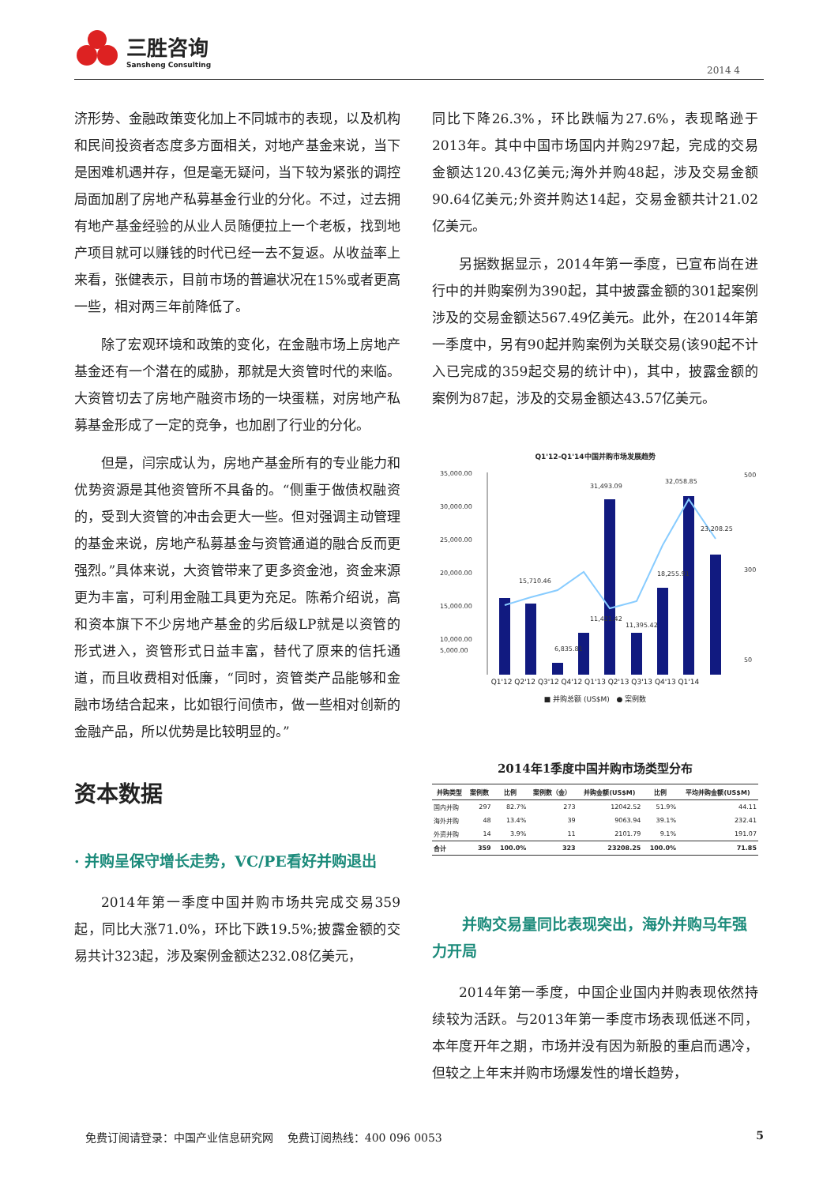三胜咨询
Sansheng Consulting
2014 4
济形势、金融政策变化加上不同城市的表现，以及机构和民间投资者态度多方面相关，对地产基金来说，当下是困难机遇并存，但是毫无疑问，当下较为紧张的调控局面加剧了房地产私募基金行业的分化。不过，过去拥有地产基金经验的从业人员随便拉上一个老板，找到地产项目就可以赚钱的时代已经一去不复返。从收益率上来看，张健表示，目前市场的普遍状况在15%或者更高一些，相对两三年前降低了。
除了宏观环境和政策的变化，在金融市场上房地产基金还有一个潜在的威胁，那就是大资管时代的来临。大资管切去了房地产融资市场的一块蛋糕，对房地产私募基金形成了一定的竞争，也加剧了行业的分化。
但是，闫宗成认为，房地产基金所有的专业能力和优势资源是其他资管所不具备的。“侧重于做债权融资的，受到大资管的冲击会更大一些。但对强调主动管理的基金来说，房地产私募基金与资管通道的融合反而更强烈。”具体来说，大资管带来了更多资金池，资金来源更为丰富，可利用金融工具更为充足。陈希介绍说，高和资本旗下不少房地产基金的劣后级LP就是以资管的形式进入，资管形式日益丰富，替代了原来的信托通道，而且收费相对低廉，“同时，资管类产品能够和金融市场结合起来，比如银行间债市，做一些相对创新的金融产品，所以优势是比较明显的。”
资本数据
· 并购呈保守增长走势，VC/PE看好并购退出
2014年第一季度中国并购市场共完成交易359起，同比大涨71.0%，环比下跌19.5%;披露金额的交易共计323起，涉及案例金额达232.08亿美元，
同比下降26.3%，环比跌幅为27.6%，表现略逊于2013年。其中中国市场国内并购297起，完成的交易金额达120.43亿美元;海外并购48起，涉及交易金额90.64亿美元;外资并购达14起，交易金额共计21.02亿美元。
另据数据显示，2014年第一季度，已宣布尚在进行中的并购案例为390起，其中披露金额的301起案例涉及的交易金额达567.49亿美元。此外，在2014年第一季度中，另有90起并购案例为关联交易(该90起不计入已完成的359起交易的统计中)，其中，披露金额的案例为87起，涉及的交易金额达43.57亿美元。
Q1'12-Q1'14中国并购市场发展趋势
35,000.00
30,000.00
25,000.00
20,000.00
15,000.00
10,000.00
5,000.00
31,493.09
32,058.85
15,710.46
11,421.42
11,395.42
6,835.81
18,255.91
23,208.25
500
300
50
Q1'12 Q2'12 Q3'12 Q4'12 Q1'13 Q2'13 Q3'13 Q4'13 Q1'14
■ 并购总额 (US$M) ● 案例数
2014年1季度中国并购市场类型分布
| 并购类型 | 案例数 | 比例 | 案例数（金） | 并购金额(US$M) | 比例 | 平均并购金额(US$M) |
| --- | --- | --- | --- | --- | --- | --- |
| 国内并购 | 297 | 82.7% | 273 | 12042.52 | 51.9% | 44.11 |
| 海外并购 | 48 | 13.4% | 39 | 9063.94 | 39.1% | 232.41 |
| 外资并购 | 14 | 3.9% | 11 | 2101.79 | 9.1% | 191.07 |
| 合计 | 359 | 100.0% | 323 | 23208.25 | 100.0% | 71.85 |
并购交易量同比表现突出，海外并购马年强力开局
2014年第一季度，中国企业国内并购表现依然持续较为活跃。与2013年第一季度市场表现低迷不同，本年度开年之期，市场并没有因为新股的重启而遇冷，但较之上年末并购市场爆发性的增长趋势，
免费订阅请登录：中国产业信息研究网 免费订阅热线：400 096 0053 5